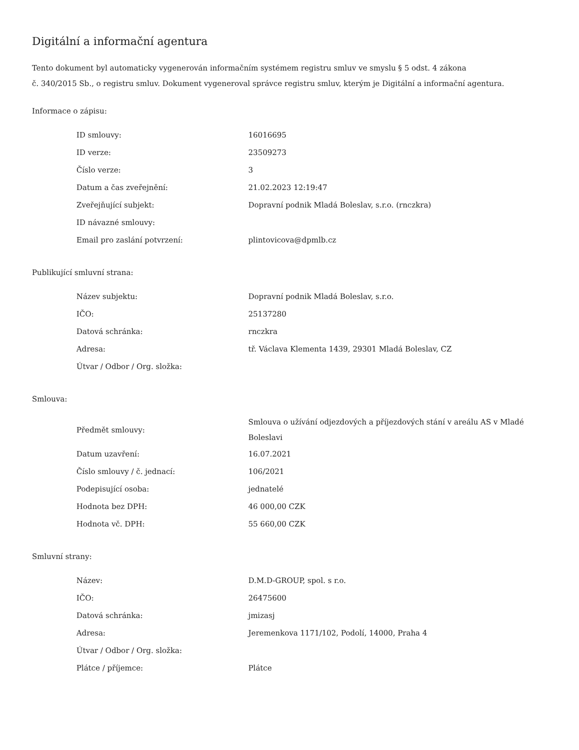Digitální a informační agentura
Tento dokument byl automaticky vygenerován informačním systémem registru smluv ve smyslu § 5 odst. 4 zákona
č. 340/2015 Sb., o registru smluv. Dokument vygeneroval správce registru smluv, kterým je Digitální a informační agentura.
Informace o zápisu:
| ID smlouvy: | 16016695 |
| ID verze: | 23509273 |
| Číslo verze: | 3 |
| Datum a čas zveřejnění: | 21.02.2023 12:19:47 |
| Zveřejňující subjekt: | Dopravní podnik Mladá Boleslav, s.r.o. (rnczkra) |
| ID návazné smlouvy: | |
| Email pro zaslání potvrzení: | plintovicova@dpmlb.cz |
Publikující smluvní strana:
| Název subjektu: | Dopravní podnik Mladá Boleslav, s.r.o. |
| IČO: | 25137280 |
| Datová schránka: | rnczkra |
| Adresa: | tř. Václava Klementa 1439, 29301 Mladá Boleslav, CZ |
| Útvar / Odbor / Org. složka: | |
Smlouva:
| Předmět smlouvy: | Smlouva o užívání odjezdových a příjezdových stání v areálu AS v Mladé Boleslavi |
| Datum uzavření: | 16.07.2021 |
| Číslo smlouvy / č. jednací: | 106/2021 |
| Podepisující osoba: | jednatelé |
| Hodnota bez DPH: | 46 000,00 CZK |
| Hodnota vč. DPH: | 55 660,00 CZK |
Smluvní strany:
| Název: | D.M.D-GROUP, spol. s r.o. |
| IČO: | 26475600 |
| Datová schránka: | jmizasj |
| Adresa: | Jeremenkova 1171/102, Podolí, 14000, Praha 4 |
| Útvar / Odbor / Org. složka: | |
| Plátce / příjemce: | Plátce |